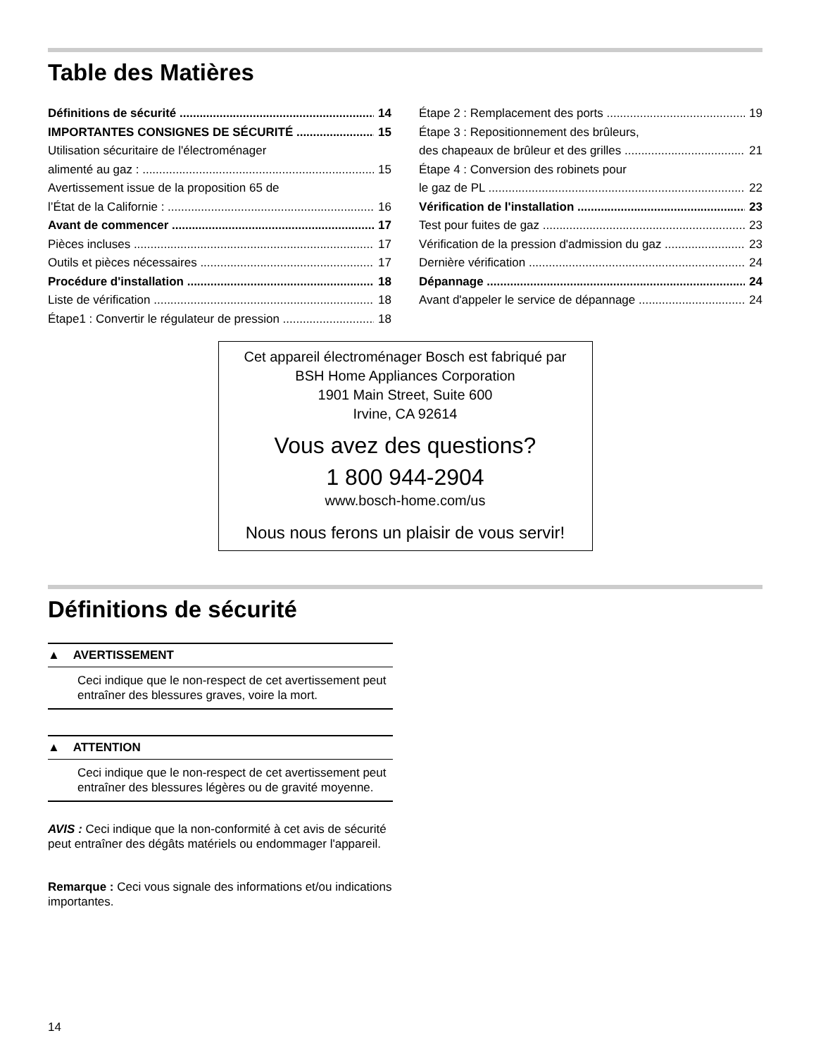Table des Matières
Définitions de sécurité 14
IMPORTANTES CONSIGNES DE SÉCURITÉ 15
Utilisation sécuritaire de l'électroménager
alimenté au gaz : 15
Avertissement issue de la proposition 65 de
l’État de la Californie : 16
Avant de commencer 17
Pièces incluses 17
Outils et pièces nécessaires 17
Procédure d'installation 18
Liste de vérification 18
Étape1 : Convertir le régulateur de pression 18
Étape 2 : Remplacement des ports 19
Étape 3 : Repositionnement des brûleurs,
des chapeaux de brûleur et des grilles 21
Étape 4 : Conversion des robinets pour
le gaz de PL 22
Vérification de l'installation 23
Test pour fuites de gaz 23
Vérification de la pression d'admission du gaz 23
Dernière vérification 24
Dépannage 24
Avant d'appeler le service de dépannage 24
Cet appareil électroménager Bosch est fabriqué par
BSH Home Appliances Corporation
1901 Main Street, Suite 600
Irvine, CA 92614
Vous avez des questions?
1 800 944-2904
www.bosch-home.com/us
Nous nous ferons un plaisir de vous servir!
Définitions de sécurité
▲ AVERTISSEMENT
Ceci indique que le non-respect de cet avertissement peut entraîner des blessures graves, voire la mort.
▲ ATTENTION
Ceci indique que le non-respect de cet avertissement peut entraîner des blessures légères ou de gravité moyenne.
AVIS : Ceci indique que la non-conformité à cet avis de sécurité peut entraîner des dégâts matériels ou endommager l'appareil.
Remarque : Ceci vous signale des informations et/ou indications importantes.
14